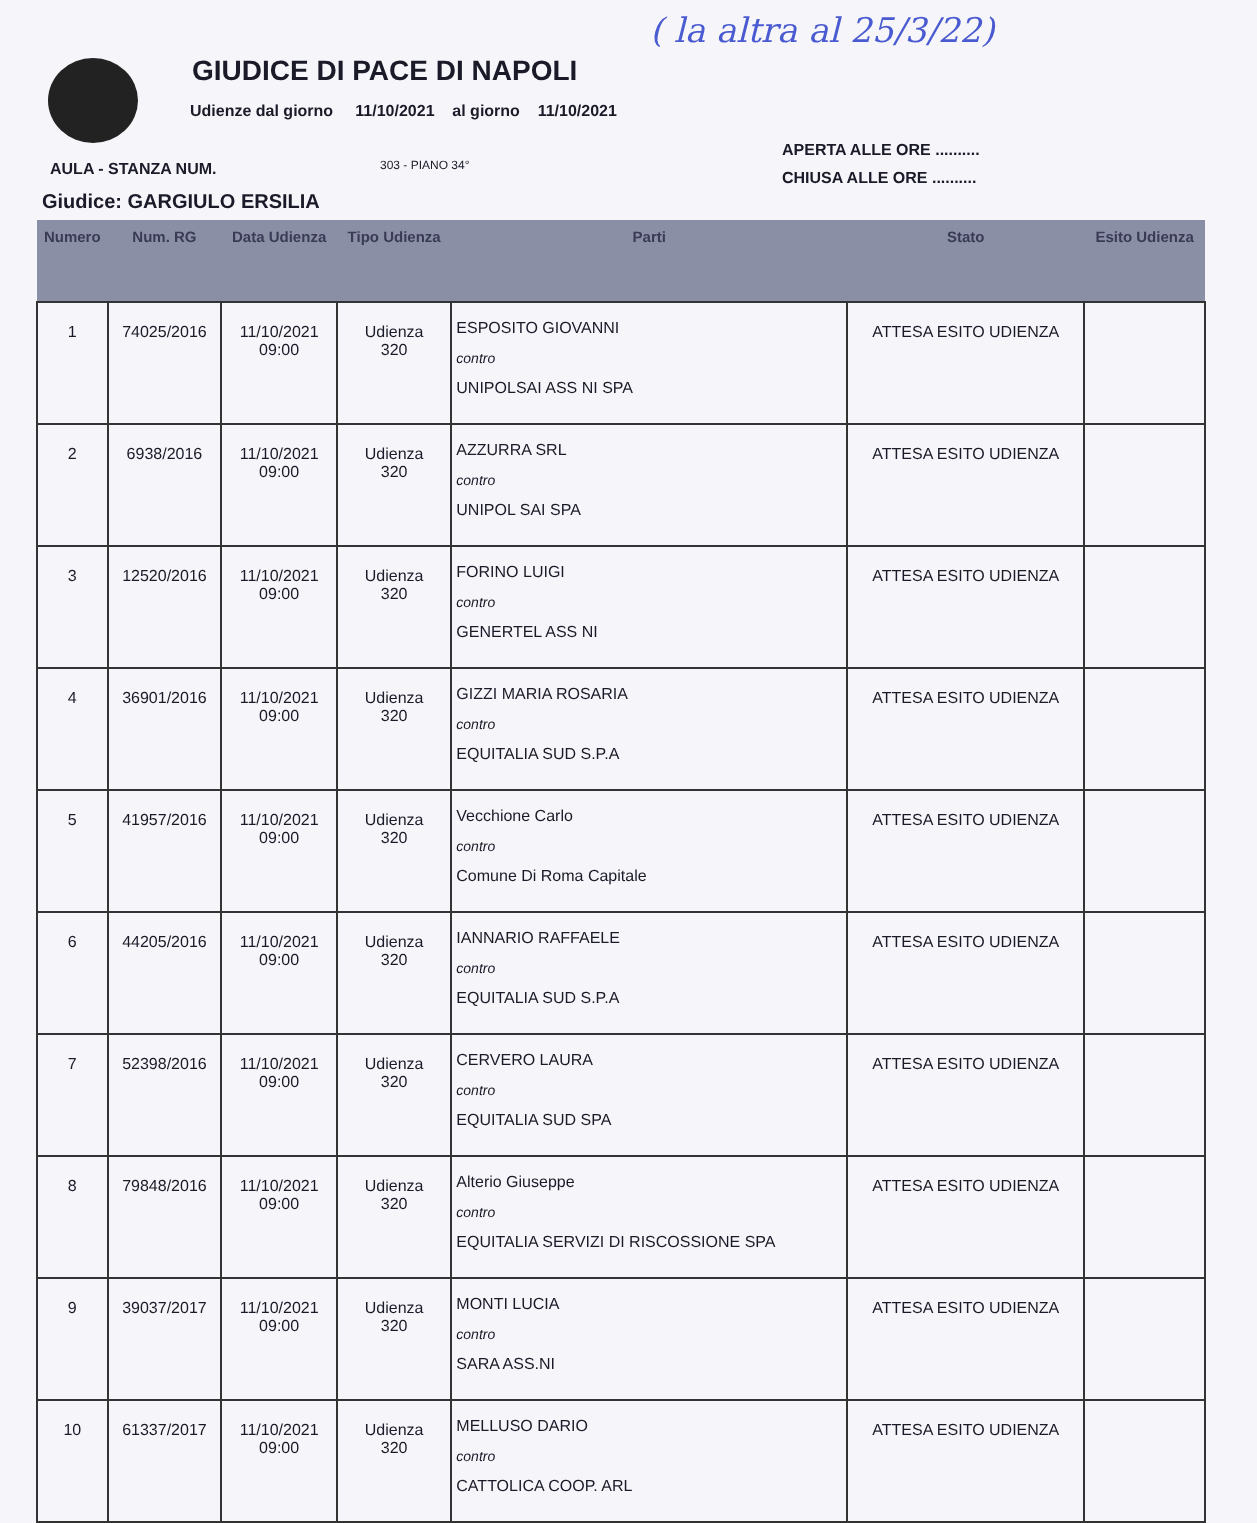GIUDICE DI PACE DI NAPOLI
( la altra al 25/3/22)
Udienze dal giorno 11/10/2021 al giorno 11/10/2021
APERTA ALLE ORE ..........
CHIUSA ALLE ORE ..........
AULA - STANZA NUM. 303 - PIANO 34°
Giudice: GARGIULO ERSILIA
| Numero | Num. RG | Data Udienza | Tipo Udienza | Parti | Stato | Esito Udienza |
| --- | --- | --- | --- | --- | --- | --- |
| 1 | 74025/2016 | 11/10/2021 09:00 | Udienza 320 | ESPOSITO GIOVANNI contro UNIPOLSAI ASS NI SPA | ATTESA ESITO UDIENZA | |
| 2 | 6938/2016 | 11/10/2021 09:00 | Udienza 320 | AZZURRA SRL contro UNIPOL SAI SPA | ATTESA ESITO UDIENZA | |
| 3 | 12520/2016 | 11/10/2021 09:00 | Udienza 320 | FORINO LUIGI contro GENERTEL ASS NI | ATTESA ESITO UDIENZA | |
| 4 | 36901/2016 | 11/10/2021 09:00 | Udienza 320 | GIZZI MARIA ROSARIA contro EQUITALIA SUD S.P.A | ATTESA ESITO UDIENZA | |
| 5 | 41957/2016 | 11/10/2021 09:00 | Udienza 320 | Vecchione Carlo contro Comune Di Roma Capitale | ATTESA ESITO UDIENZA | |
| 6 | 44205/2016 | 11/10/2021 09:00 | Udienza 320 | IANNARIO RAFFAELE contro EQUITALIA SUD S.P.A | ATTESA ESITO UDIENZA | |
| 7 | 52398/2016 | 11/10/2021 09:00 | Udienza 320 | CERVERO LAURA contro EQUITALIA SUD SPA | ATTESA ESITO UDIENZA | |
| 8 | 79848/2016 | 11/10/2021 09:00 | Udienza 320 | Alterio Giuseppe contro EQUITALIA SERVIZI DI RISCOSSIONE SPA | ATTESA ESITO UDIENZA | |
| 9 | 39037/2017 | 11/10/2021 09:00 | Udienza 320 | MONTI LUCIA contro SARA ASS.NI | ATTESA ESITO UDIENZA | |
| 10 | 61337/2017 | 11/10/2021 09:00 | Udienza 320 | MELLUSO DARIO contro CATTOLICA COOP. ARL | ATTESA ESITO UDIENZA | |